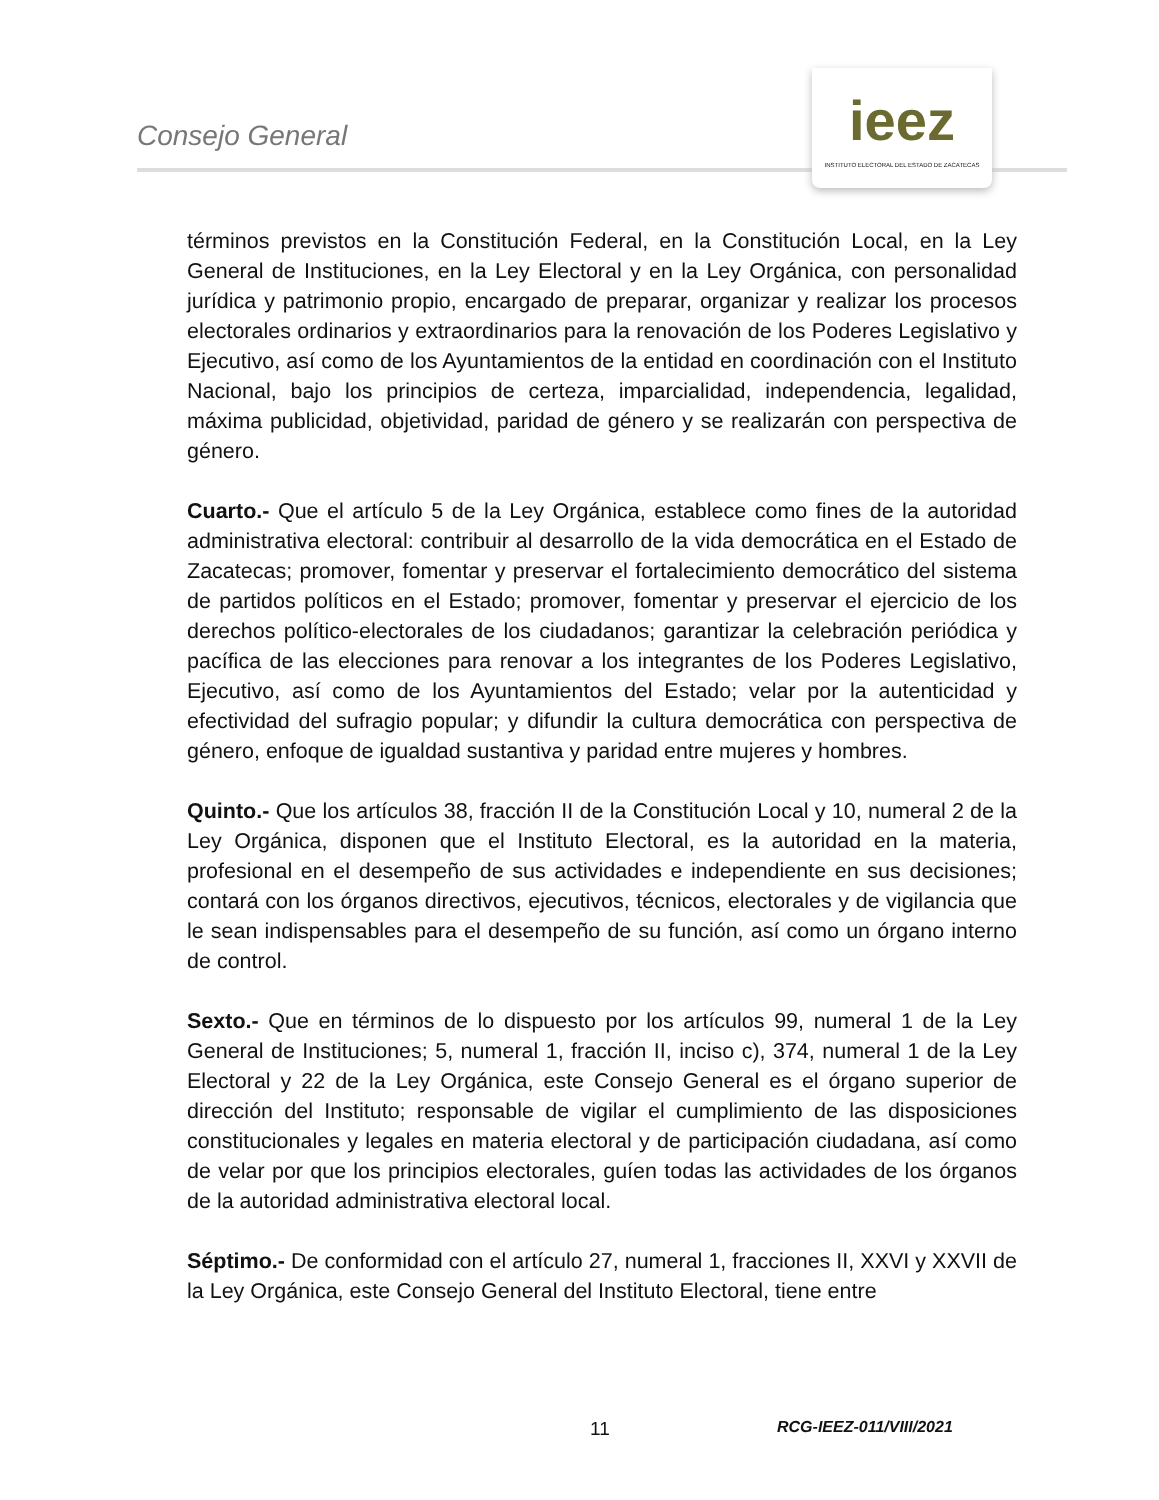Consejo General
ieez
INSTITUTO ELECTORAL DEL ESTADO DE ZACATECAS
términos previstos en la Constitución Federal, en la Constitución Local, en la Ley General de Instituciones, en la Ley Electoral y en la Ley Orgánica, con personalidad jurídica y patrimonio propio, encargado de preparar, organizar y realizar los procesos electorales ordinarios y extraordinarios para la renovación de los Poderes Legislativo y Ejecutivo, así como de los Ayuntamientos de la entidad en coordinación con el Instituto Nacional, bajo los principios de certeza, imparcialidad, independencia, legalidad, máxima publicidad, objetividad, paridad de género y se realizarán con perspectiva de género.
Cuarto.- Que el artículo 5 de la Ley Orgánica, establece como fines de la autoridad administrativa electoral: contribuir al desarrollo de la vida democrática en el Estado de Zacatecas; promover, fomentar y preservar el fortalecimiento democrático del sistema de partidos políticos en el Estado; promover, fomentar y preservar el ejercicio de los derechos político-electorales de los ciudadanos; garantizar la celebración periódica y pacífica de las elecciones para renovar a los integrantes de los Poderes Legislativo, Ejecutivo, así como de los Ayuntamientos del Estado; velar por la autenticidad y efectividad del sufragio popular; y difundir la cultura democrática con perspectiva de género, enfoque de igualdad sustantiva y paridad entre mujeres y hombres.
Quinto.- Que los artículos 38, fracción II de la Constitución Local y 10, numeral 2 de la Ley Orgánica, disponen que el Instituto Electoral, es la autoridad en la materia, profesional en el desempeño de sus actividades e independiente en sus decisiones; contará con los órganos directivos, ejecutivos, técnicos, electorales y de vigilancia que le sean indispensables para el desempeño de su función, así como un órgano interno de control.
Sexto.- Que en términos de lo dispuesto por los artículos 99, numeral 1 de la Ley General de Instituciones; 5, numeral 1, fracción II, inciso c), 374, numeral 1 de la Ley Electoral y 22 de la Ley Orgánica, este Consejo General es el órgano superior de dirección del Instituto; responsable de vigilar el cumplimiento de las disposiciones constitucionales y legales en materia electoral y de participación ciudadana, así como de velar por que los principios electorales, guíen todas las actividades de los órganos de la autoridad administrativa electoral local.
Séptimo.- De conformidad con el artículo 27, numeral 1, fracciones II, XXVI y XXVII de la Ley Orgánica, este Consejo General del Instituto Electoral, tiene entre
11 RCG-IEEZ-011/VIII/2021